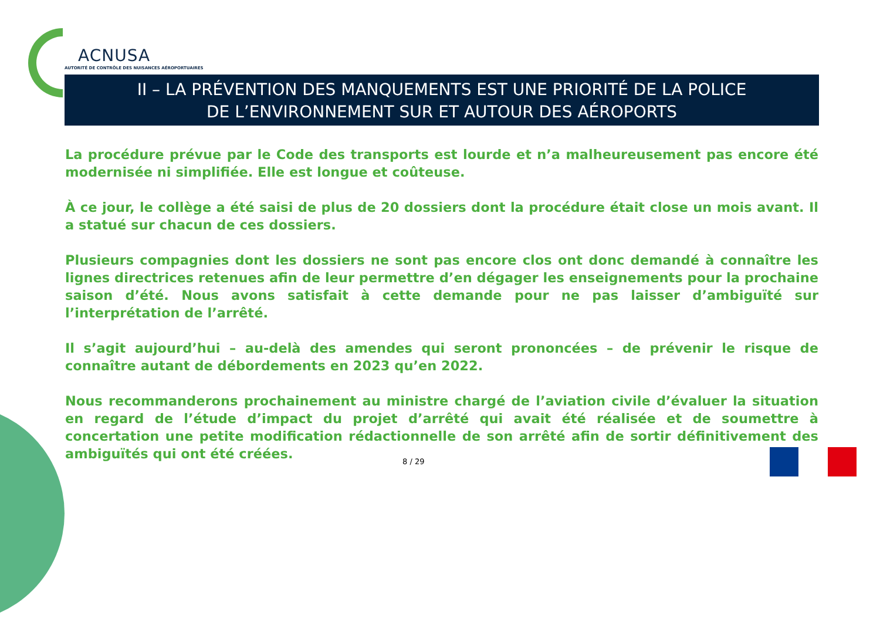ACNUSA
AUTORITÉ DE CONTRÔLE DES NUISANCES AÉROPORTUAIRES
II – LA PRÉVENTION DES MANQUEMENTS EST UNE PRIORITÉ DE LA POLICE
DE L’ENVIRONNEMENT SUR ET AUTOUR DES AÉROPORTS
La procédure prévue par le Code des transports est lourde et n’a malheureusement pas encore été modernisée ni simplifiée. Elle est longue et coûteuse.
À ce jour, le collège a été saisi de plus de 20 dossiers dont la procédure était close un mois avant. Il a statué sur chacun de ces dossiers.
Plusieurs compagnies dont les dossiers ne sont pas encore clos ont donc demandé à connaître les lignes directrices retenues afin de leur permettre d’en dégager les enseignements pour la prochaine saison d’été. Nous avons satisfait à cette demande pour ne pas laisser d’ambiguïté sur l’interprétation de l’arrêté.
Il s’agit aujourd’hui – au-delà des amendes qui seront prononcées – de prévenir le risque de connaître autant de débordements en 2023 qu’en 2022.
Nous recommanderons prochainement au ministre chargé de l’aviation civile d’évaluer la situation en regard de l’étude d’impact du projet d’arrêté qui avait été réalisée et de soumettre à concertation une petite modification rédactionnelle de son arrêté afin de sortir définitivement des ambiguïtés qui ont été créées.
8 / 29